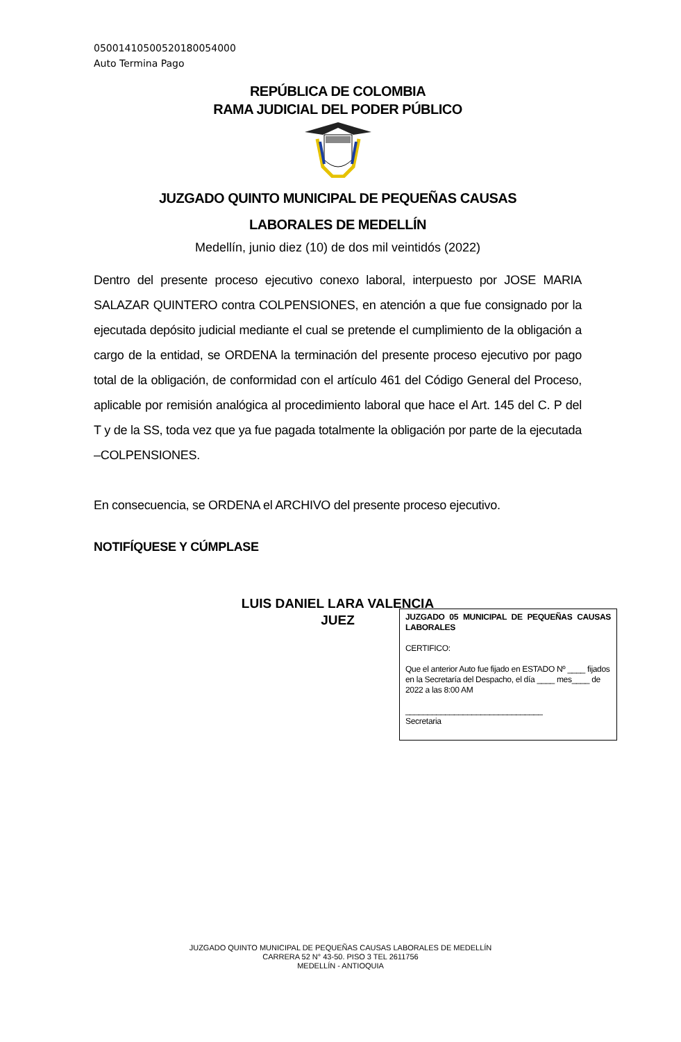05001410500520180054000
Auto Termina Pago
REPÚBLICA DE COLOMBIA
RAMA JUDICIAL DEL PODER PÚBLICO
JUZGADO QUINTO MUNICIPAL DE PEQUEÑAS CAUSAS
LABORALES DE MEDELLÍN
Medellín, junio diez (10) de dos mil veintidós (2022)
Dentro del presente proceso ejecutivo conexo laboral, interpuesto por JOSE MARIA SALAZAR QUINTERO contra COLPENSIONES, en atención a que fue consignado por la ejecutada depósito judicial mediante el cual se pretende el cumplimiento de la obligación a cargo de la entidad, se ORDENA la terminación del presente proceso ejecutivo por pago total de la obligación, de conformidad con el artículo 461 del Código General del Proceso, aplicable por remisión analógica al procedimiento laboral que hace el Art. 145 del C. P del T y de la SS, toda vez que ya fue pagada totalmente la obligación por parte de la ejecutada –COLPENSIONES.
En consecuencia, se ORDENA el ARCHIVO del presente proceso ejecutivo.
NOTIFÍQUESE Y CÚMPLASE
LUIS DANIEL LARA VALENCIA
JUEZ
JUZGADO 05 MUNICIPAL DE PEQUEÑAS CAUSAS LABORALES
CERTIFICO:
Que el anterior Auto fue fijado en ESTADO Nº ____ fijados en la Secretaría del Despacho, el día ____ mes____ de 2022 a las 8:00 AM
_______________________________
Secretaria
JUZGADO QUINTO MUNICIPAL DE PEQUEÑAS CAUSAS LABORALES DE MEDELLÍN
CARRERA 52 N° 43-50. PISO 3 TEL 2611756
MEDELLÍN - ANTIOQUIA